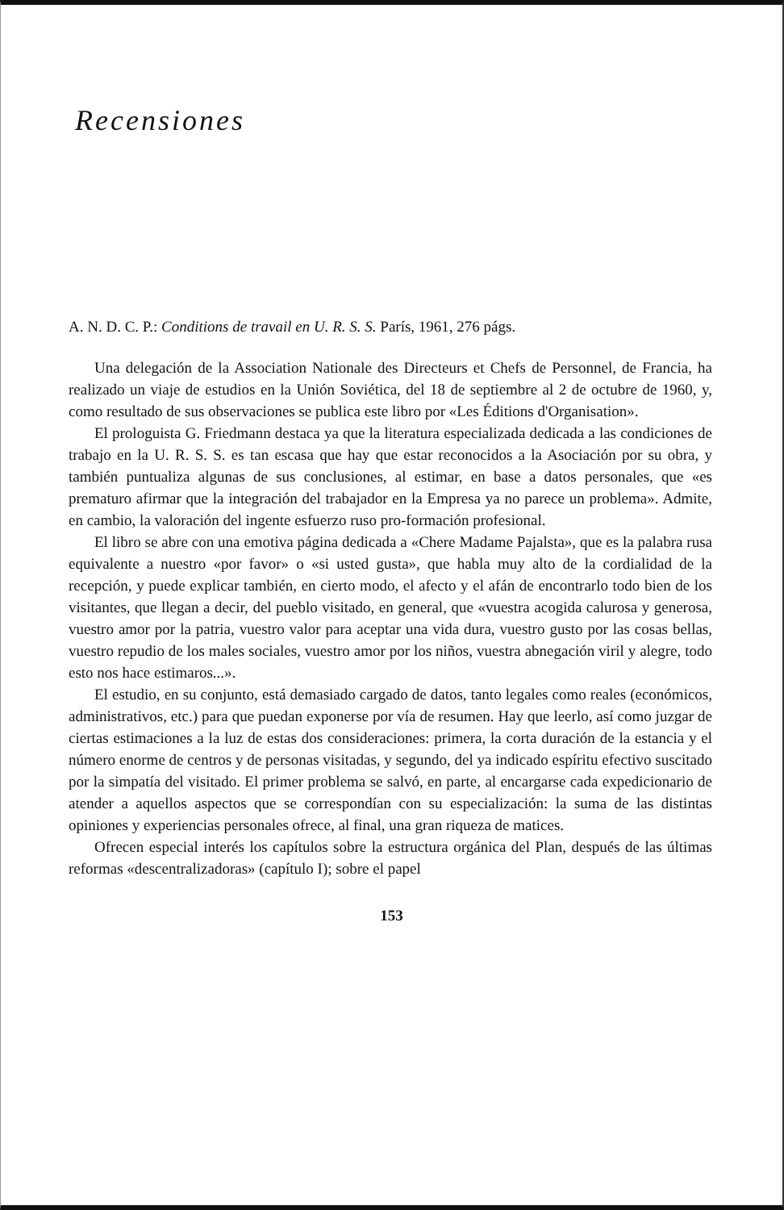Recensiones
A. N. D. C. P.: Conditions de travail en U. R. S. S. París, 1961, 276 págs.
Una delegación de la Association Nationale des Directeurs et Chefs de Personnel, de Francia, ha realizado un viaje de estudios en la Unión Soviética, del 18 de septiembre al 2 de octubre de 1960, y, como resultado de sus observaciones se publica este libro por «Les Éditions d'Organisation».
El prologuista G. Friedmann destaca ya que la literatura especializada dedicada a las condiciones de trabajo en la U. R. S. S. es tan escasa que hay que estar reconocidos a la Asociación por su obra, y también puntualiza algunas de sus conclusiones, al estimar, en base a datos personales, que «es prematuro afirmar que la integración del trabajador en la Empresa ya no parece un problema». Admite, en cambio, la valoración del ingente esfuerzo ruso pro-formación profesional.
El libro se abre con una emotiva página dedicada a «Chere Madame Pajalsta», que es la palabra rusa equivalente a nuestro «por favor» o «si usted gusta», que habla muy alto de la cordialidad de la recepción, y puede explicar también, en cierto modo, el afecto y el afán de encontrarlo todo bien de los visitantes, que llegan a decir, del pueblo visitado, en general, que «vuestra acogida calurosa y generosa, vuestro amor por la patria, vuestro valor para aceptar una vida dura, vuestro gusto por las cosas bellas, vuestro repudio de los males sociales, vuestro amor por los niños, vuestra abnegación viril y alegre, todo esto nos hace estimaros...».
El estudio, en su conjunto, está demasiado cargado de datos, tanto legales como reales (económicos, administrativos, etc.) para que puedan exponerse por vía de resumen. Hay que leerlo, así como juzgar de ciertas estimaciones a la luz de estas dos consideraciones: primera, la corta duración de la estancia y el número enorme de centros y de personas visitadas, y segundo, del ya indicado espíritu efectivo suscitado por la simpatía del visitado. El primer problema se salvó, en parte, al encargarse cada expedicionario de atender a aquellos aspectos que se correspondían con su especialización: la suma de las distintas opiniones y experiencias personales ofrece, al final, una gran riqueza de matices.
Ofrecen especial interés los capítulos sobre la estructura orgánica del Plan, después de las últimas reformas «descentralizadoras» (capítulo I); sobre el papel
153